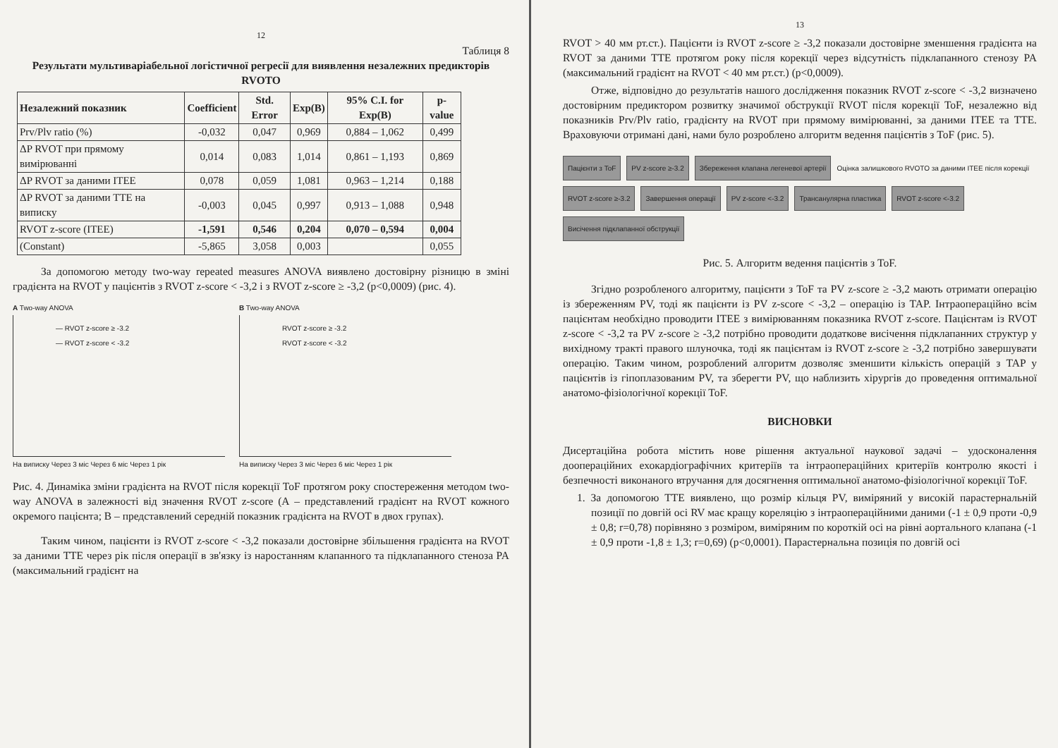12
Таблиця 8
Результати мультиваріабельної логістичної регресії для виявлення незалежних предикторів RVOTO
| Незалежний показник | Coefficient | Std. Error | Exp(B) | 95% C.I. for Exp(B) | p-value |
| --- | --- | --- | --- | --- | --- |
| Prv/Plv ratio (%) | -0,032 | 0,047 | 0,969 | 0,884 – 1,062 | 0,499 |
| ΔP RVOT при прямому вимірюванні | 0,014 | 0,083 | 1,014 | 0,861 – 1,193 | 0,869 |
| ΔP RVOT за даними ITEE | 0,078 | 0,059 | 1,081 | 0,963 – 1,214 | 0,188 |
| ΔP RVOT за даними TTE на виписку | -0,003 | 0,045 | 0,997 | 0,913 – 1,088 | 0,948 |
| RVOT z-score (ITEE) | -1,591 | 0,546 | 0,204 | 0,070 – 0,594 | 0,004 |
| (Constant) | -5,865 | 3,058 | 0,003 | | 0,055 |
За допомогою методу two-way repeated measures ANOVA виявлено достовірну різницю в зміні градієнта на RVOT у пацієнтів з RVOT z-score < -3,2 і з RVOT z-score ≥ -3,2 (p<0,0009) (рис. 4).
A Two-way ANOVA
— RVOT z-score ≥ -3.2
— RVOT z-score < -3.2
На виписку Через 3 міс Через 6 міс Через 1 рік
B Two-way ANOVA
RVOT z-score ≥ -3.2
RVOT z-score < -3.2
На виписку Через 3 міс Через 6 міс Через 1 рік
Рис. 4. Динаміка зміни градієнта на RVOT після корекції ToF протягом року спостереження методом two-way ANOVA в залежності від значення RVOT z-score (А – представлений градієнт на RVOT кожного окремого пацієнта; В – представлений середній показник градієнта на RVOT в двох групах).
Таким чином, пацієнти із RVOT z-score < -3,2 показали достовірне збільшення градієнта на RVOT за даними TTE через рік після операції в зв'язку із наростанням клапанного та підклапанного стеноза PA (максимальний градієнт на
13
RVOT > 40 мм рт.ст.). Пацієнти із RVOT z-score ≥ -3,2 показали достовірне зменшення градієнта на RVOT за даними TTE протягом року після корекції через відсутність підклапанного стенозу PA (максимальний градієнт на RVOT < 40 мм рт.ст.) (p<0,0009).
Отже, відповідно до результатів нашого дослідження показник RVOT z-score < -3,2 визначено достовірним предиктором розвитку значимої обструкції RVOT після корекції ToF, незалежно від показників Prv/Plv ratio, градієнту на RVOT при прямому вимірюванні, за даними ITEE та TTE. Враховуючи отримані дані, нами було розроблено алгоритм ведення пацієнтів з ToF (рис. 5).
Пацієнти з ToF
PV z-score ≥-3.2
Збереження клапана легеневої артерії
Оцінка залишкового RVOTO за даними ITEE після корекції
RVOT z-score ≥-3.2
Завершення операції
PV z-score <-3.2
Трансанулярна пластика
RVOT z-score <-3.2
Висічення підклапанної обструкції
Рис. 5. Алгоритм ведення пацієнтів з ToF.
Згідно розробленого алгоритму, пацієнти з ToF та PV z-score ≥ -3,2 мають отримати операцію із збереженням PV, тоді як пацієнти із PV z-score < -3,2 – операцію із TAP. Інтраопераційно всім пацієнтам необхідно проводити ITEE з вимірюванням показника RVOT z-score. Пацієнтам із RVOT z-score < -3,2 та PV z-score ≥ -3,2 потрібно проводити додаткове висічення підклапанних структур у вихідному тракті правого шлуночка, тоді як пацієнтам із RVOT z-score ≥ -3,2 потрібно завершувати операцію. Таким чином, розроблений алгоритм дозволяє зменшити кількість операцій з TAP у пацієнтів із гіпоплазованим PV, та зберегти PV, що наблизить хірургів до проведення оптимальної анатомо-фізіологічної корекції ToF.
ВИСНОВКИ
Дисертаційна робота містить нове рішення актуальної наукової задачі – удосконалення доопераційних ехокардіографічних критеріїв та інтраопераційних критеріїв контролю якості і безпечності виконаного втручання для досягнення оптимальної анатомо-фізіологічної корекції ToF.
1. За допомогою TTE виявлено, що розмір кільця PV, виміряний у високій парастернальній позиції по довгій осі RV має кращу кореляцію з інтраопераційними даними (-1 ± 0,9 проти -0,9 ± 0,8; r=0,78) порівняно з розміром, виміряним по короткій осі на рівні аортального клапана (-1 ± 0,9 проти -1,8 ± 1,3; r=0,69) (p<0,0001). Парастернальна позиція по довгій осі